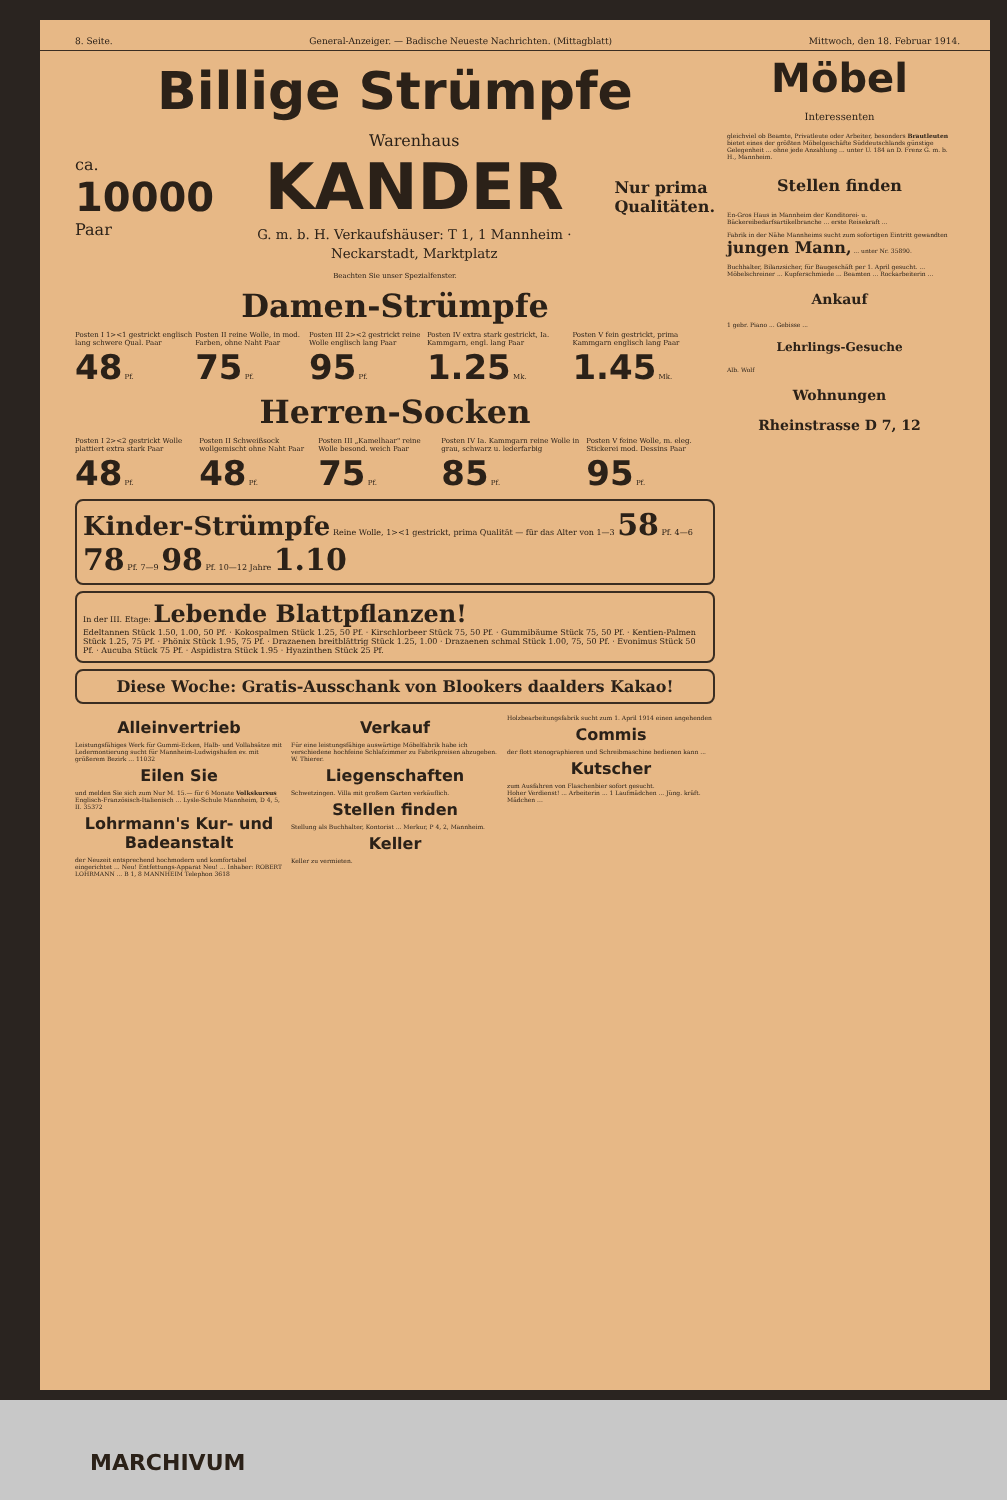8. Seite. General-Anzeiger. — Badische Neueste Nachrichten. (Mittagblatt) Mittwoch, den 18. Februar 1914.
Billige Strümpfe
ca.
10000
Paar
Warenhaus
KANDER
G. m. b. H. Verkaufshäuser: T 1, 1 Mannheim · Neckarstadt, Marktplatz
Nur prima
Qualitäten.
Beachten Sie unser Spezialfenster.
Damen-Strümpfe
Posten I 1><1 gestrickt englisch lang schwere Qual. Paar 48 Pf.
Posten II reine Wolle, in mod. Farben, ohne Naht Paar 75 Pf.
Posten III 2><2 gestrickt reine Wolle englisch lang Paar 95 Pf.
Posten IV extra stark gestrickt, Ia. Kammgarn, engl. lang Paar 1.25 Mk.
Posten V fein gestrickt, prima Kammgarn englisch lang Paar 1.45 Mk.
Herren-Socken
Posten I 2><2 gestrickt Wolle plattiert extra stark Paar 48 Pf.
Posten II Schweißsock wollgemischt ohne Naht Paar 48 Pf.
Posten III „Kamelhaar" reine Wolle besond. weich Paar 75 Pf.
Posten IV Ia. Kammgarn reine Wolle in grau, schwarz u. lederfarbig 85 Pf.
Posten V feine Wolle, m. eleg. Stickerei mod. Dessins Paar 95 Pf.
Kinder-Strümpfe Reine Wolle, 1><1 gestrickt, prima Qualität — für das Alter von 1—3 58 Pf. 4—6 78 Pf. 7—9 98 Pf. 10—12 Jahre 1.10
In der III. Etage: Lebende Blattpflanzen!
Edeltannen Stück 1.50, 1.00, 50 Pf. · Kokospalmen Stück 1.25, 50 Pf. · Kirschlorbeer Stück 75, 50 Pf. · Gummibäume Stück 75, 50 Pf. · Kentien-Palmen Stück 1.25, 75 Pf. · Phönix Stück 1.95, 75 Pf. · Drazaenen breitblättrig Stück 1.25, 1.00 · Drazaenen schmal Stück 1.00, 75, 50 Pf. · Evonimus Stück 50 Pf. · Aucuba Stück 75 Pf. · Aspidistra Stück 1.95 · Hyazinthen Stück 25 Pf.
Diese Woche: Gratis-Ausschank von Blookers daalders Kakao!
Alleinvertrieb
Leistungsfähiges Werk für Gummi-Ecken, Halb- und Vollabsätze mit Ledermontierung sucht für Mannheim-Ludwigshafen ev. mit größerem Bezirk ... 11032
Eilen Sie
und melden Sie sich zum Nur M. 15.— für 6 Monate Volkskursus Englisch-Französisch-Italienisch ... Lysle-Schule Mannheim, D 4, 5, II. 35372
Lohrmann's Kur- und Badeanstalt
der Neuzeit entsprechend hochmodern und komfortabel eingerichtet ... Neu! Entfettungs-Apparat Neu! ... Inhaber: ROBERT LOHRMANN ... B 1, 8 MANNHEIM Telephon 3618
Verkauf
Für eine leistungsfähige auswärtige Möbelfabrik habe ich verschiedene hochfeine Schlafzimmer zu Fabrikpreisen abzugeben. W. Thierer.
Liegenschaften
Schwetzingen. Villa mit großem Garten verkäuflich.
Stellen finden
Stellung als Buchhalter, Kontorist ... Merkur, P 4, 2, Mannheim.
Keller
Keller zu vermieten.
Holzbearbeitungsfabrik sucht zum 1. April 1914 einen angehenden
Commis
der flott stenographieren und Schreibmaschine bedienen kann ...
Kutscher
zum Ausfahren von Flaschenbier sofort gesucht.
Hoher Verdienst! ... Arbeiterin ... 1 Laufmädchen ... Jüng. kräft. Mädchen ...
Möbel
Interessenten
gleichviel ob Beamte, Privatleute oder Arbeiter, besonders Brautleuten bietet eines der größten Möbelgeschäfte Süddeutschlands günstige Gelegenheit ... ohne jede Anzahlung ... unter U. 184 an D. Frenz G. m. b. H., Mannheim.
Stellen finden
En-Gros Haus in Mannheim der Konditorei- u. Bäckereibedarfsartikelbranche ... erste Reisekraft ...
Fabrik in der Nähe Mannheims sucht zum sofortigen Eintritt gewandten jungen Mann, ... unter Nr. 35890.
Buchhalter, Bilanzsicher, für Baugeschäft per 1. April gesucht. ... Möbelschreiner ... Kupferschmiede ... Beamten ... Rockarbeiterin ...
Ankauf
1 gebr. Piano ... Gebisse ...
Lehrlings-Gesuche
Alb. Wolf
Wohnungen
Rheinstrasse D 7, 12
MARCHIVUM